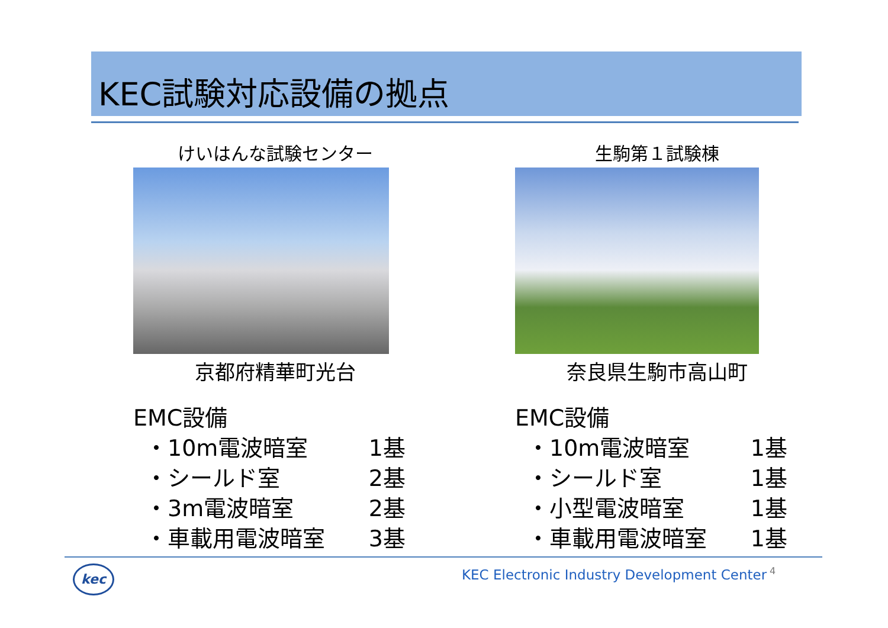KEC試験対応設備の拠点
けいはんな試験センター
京都府精華町光台
EMC設備
・10m電波暗室 1基
・シールド室 2基
・3m電波暗室 2基
・車載用電波暗室 3基
生駒第１試験棟
奈良県生駒市高山町
EMC設備
・10m電波暗室 1基
・シールド室 1基
・小型電波暗室 1基
・車載用電波暗室 1基
kec
KEC Electronic Industry Development Center
4